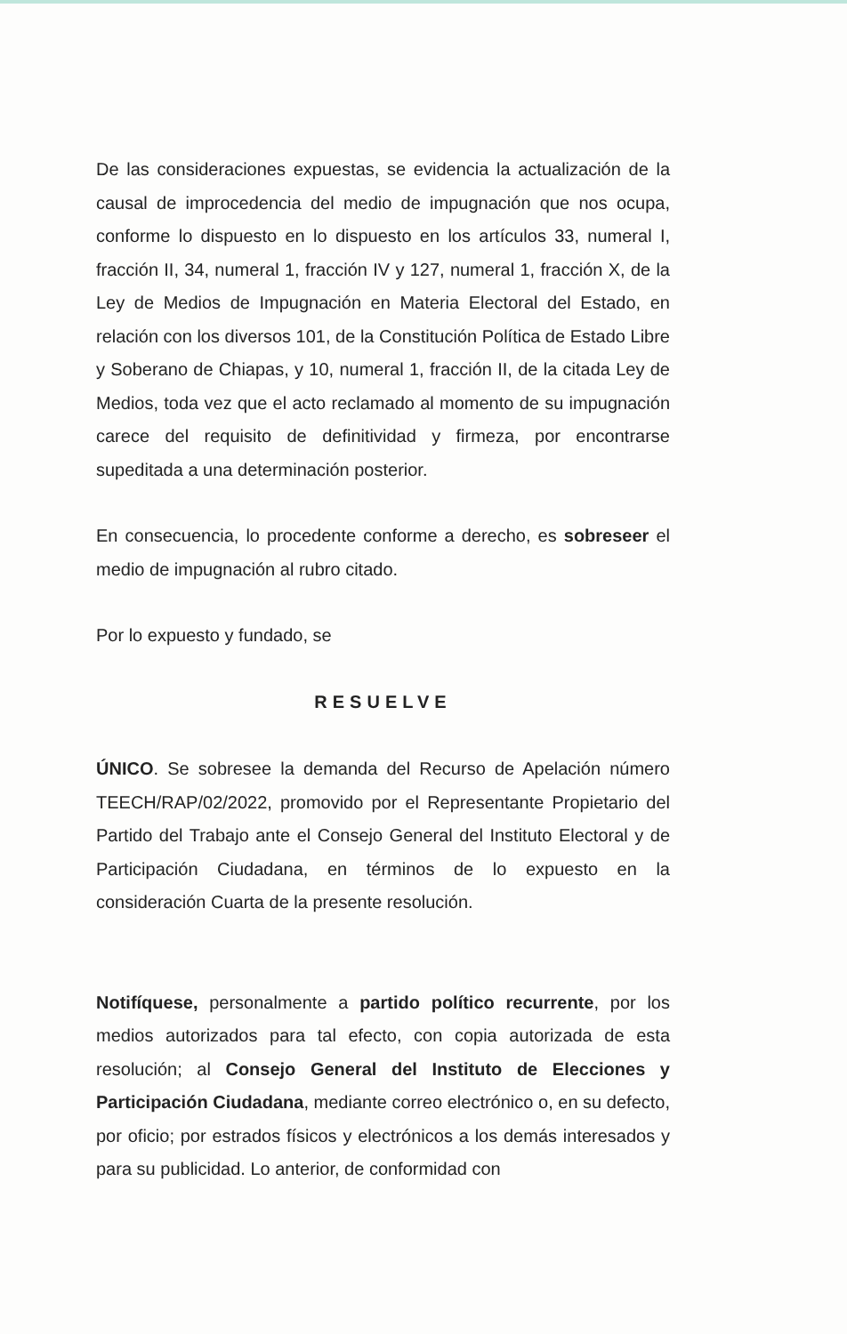De las consideraciones expuestas, se evidencia la actualización de la causal de improcedencia del medio de impugnación que nos ocupa, conforme lo dispuesto en lo dispuesto en los artículos 33, numeral I, fracción II, 34, numeral 1, fracción IV y 127, numeral 1, fracción X, de la Ley de Medios de Impugnación en Materia Electoral del Estado, en relación con los diversos 101, de la Constitución Política de Estado Libre y Soberano de Chiapas, y 10, numeral 1, fracción II, de la citada Ley de Medios, toda vez que el acto reclamado al momento de su impugnación carece del requisito de definitividad y firmeza, por encontrarse supeditada a una determinación posterior.
En consecuencia, lo procedente conforme a derecho, es sobreseer el medio de impugnación al rubro citado.
Por lo expuesto y fundado, se
RESUELVE
ÚNICO. Se sobresee la demanda del Recurso de Apelación número TEECH/RAP/02/2022, promovido por el Representante Propietario del Partido del Trabajo ante el Consejo General del Instituto Electoral y de Participación Ciudadana, en términos de lo expuesto en la consideración Cuarta de la presente resolución.
Notifíquese, personalmente a partido político recurrente, por los medios autorizados para tal efecto, con copia autorizada de esta resolución; al Consejo General del Instituto de Elecciones y Participación Ciudadana, mediante correo electrónico o, en su defecto, por oficio; por estrados físicos y electrónicos a los demás interesados y para su publicidad. Lo anterior, de conformidad con